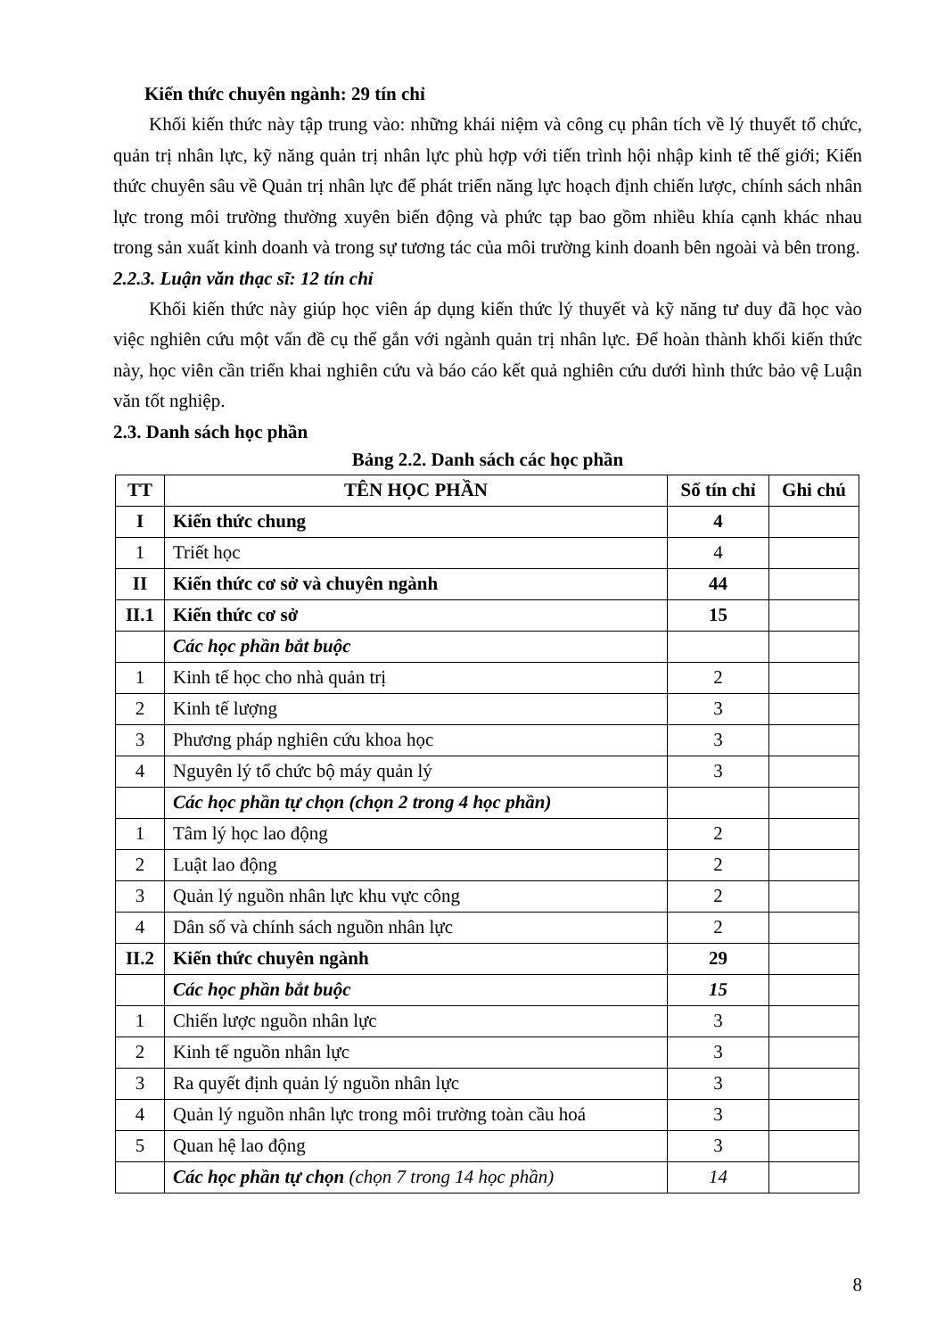Kiến thức chuyên ngành: 29 tín chỉ
Khối kiến thức này tập trung vào: những khái niệm và công cụ phân tích về lý thuyết tổ chức, quản trị nhân lực, kỹ năng quản trị nhân lực phù hợp với tiến trình hội nhập kinh tế thế giới; Kiến thức chuyên sâu về Quản trị nhân lực để phát triển năng lực hoạch định chiến lược, chính sách nhân lực trong môi trường thường xuyên biến động và phức tạp bao gồm nhiều khía cạnh khác nhau trong sản xuất kinh doanh và trong sự tương tác của môi trường kinh doanh bên ngoài và bên trong.
2.2.3. Luận văn thạc sĩ: 12 tín chỉ
Khối kiến thức này giúp học viên áp dụng kiến thức lý thuyết và kỹ năng tư duy đã học vào việc nghiên cứu một vấn đề cụ thể gắn với ngành quản trị nhân lực. Để hoàn thành khối kiến thức này, học viên cần triển khai nghiên cứu và báo cáo kết quả nghiên cứu dưới hình thức bảo vệ Luận văn tốt nghiệp.
2.3. Danh sách học phần
Bảng 2.2. Danh sách các học phần
| TT | TÊN HỌC PHẦN | Số tín chỉ | Ghi chú |
| --- | --- | --- | --- |
| I | Kiến thức chung | 4 | |
| 1 | Triết học | 4 | |
| II | Kiến thức cơ sở và chuyên ngành | 44 | |
| II.1 | Kiến thức cơ sở | 15 | |
| | Các học phần bắt buộc | | |
| 1 | Kinh tế học cho nhà quản trị | 2 | |
| 2 | Kinh tế lượng | 3 | |
| 3 | Phương pháp nghiên cứu khoa học | 3 | |
| 4 | Nguyên lý tổ chức bộ máy quản lý | 3 | |
| | Các học phần tự chọn (chọn 2 trong 4 học phần) | | |
| 1 | Tâm lý học lao động | 2 | |
| 2 | Luật lao động | 2 | |
| 3 | Quản lý nguồn nhân lực khu vực công | 2 | |
| 4 | Dân số và chính sách nguồn nhân lực | 2 | |
| II.2 | Kiến thức chuyên ngành | 29 | |
| | Các học phần bắt buộc | 15 | |
| 1 | Chiến lược nguồn nhân lực | 3 | |
| 2 | Kinh tế nguồn nhân lực | 3 | |
| 3 | Ra quyết định quản lý nguồn nhân lực | 3 | |
| 4 | Quản lý nguồn nhân lực trong môi trường toàn cầu hoá | 3 | |
| 5 | Quan hệ lao động | 3 | |
| | Các học phần tự chọn (chọn 7 trong 14 học phần) | 14 | |
8